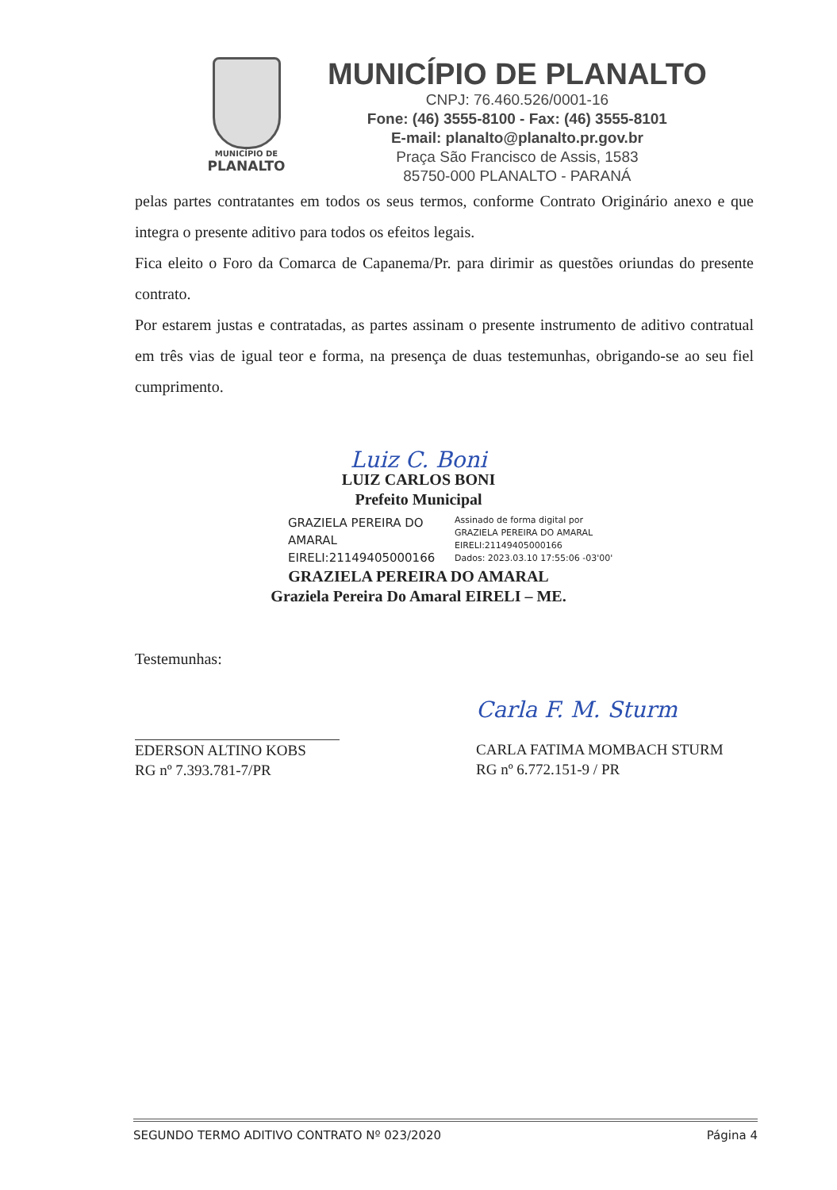MUNICÍPIO DE
PLANALTO
MUNICÍPIO DE PLANALTO
CNPJ: 76.460.526/0001-16
Fone: (46) 3555-8100 - Fax: (46) 3555-8101
E-mail: planalto@planalto.pr.gov.br
Praça São Francisco de Assis, 1583
85750-000 PLANALTO - PARANÁ
pelas partes contratantes em todos os seus termos, conforme Contrato Originário anexo e que integra o presente aditivo para todos os efeitos legais.
Fica eleito o Foro da Comarca de Capanema/Pr. para dirimir as questões oriundas do presente contrato.
Por estarem justas e contratadas, as partes assinam o presente instrumento de aditivo contratual em três vias de igual teor e forma, na presença de duas testemunhas, obrigando-se ao seu fiel cumprimento.
Luiz C. Boni
LUIZ CARLOS BONI
Prefeito Municipal
GRAZIELA PEREIRA DO AMARAL EIRELI:21149405000166
Assinado de forma digital por
GRAZIELA PEREIRA DO AMARAL
EIRELI:21149405000166
Dados: 2023.03.10 17:55:06 -03'00'
GRAZIELA PEREIRA DO AMARAL
Graziela Pereira Do Amaral EIRELI – ME.
Testemunhas:
EDERSON ALTINO KOBS
RG nº 7.393.781-7/PR
Carla F. M. Sturm
CARLA FATIMA MOMBACH STURM
RG nº 6.772.151-9 / PR
SEGUNDO TERMO ADITIVO CONTRATO Nº 023/2020 Página 4